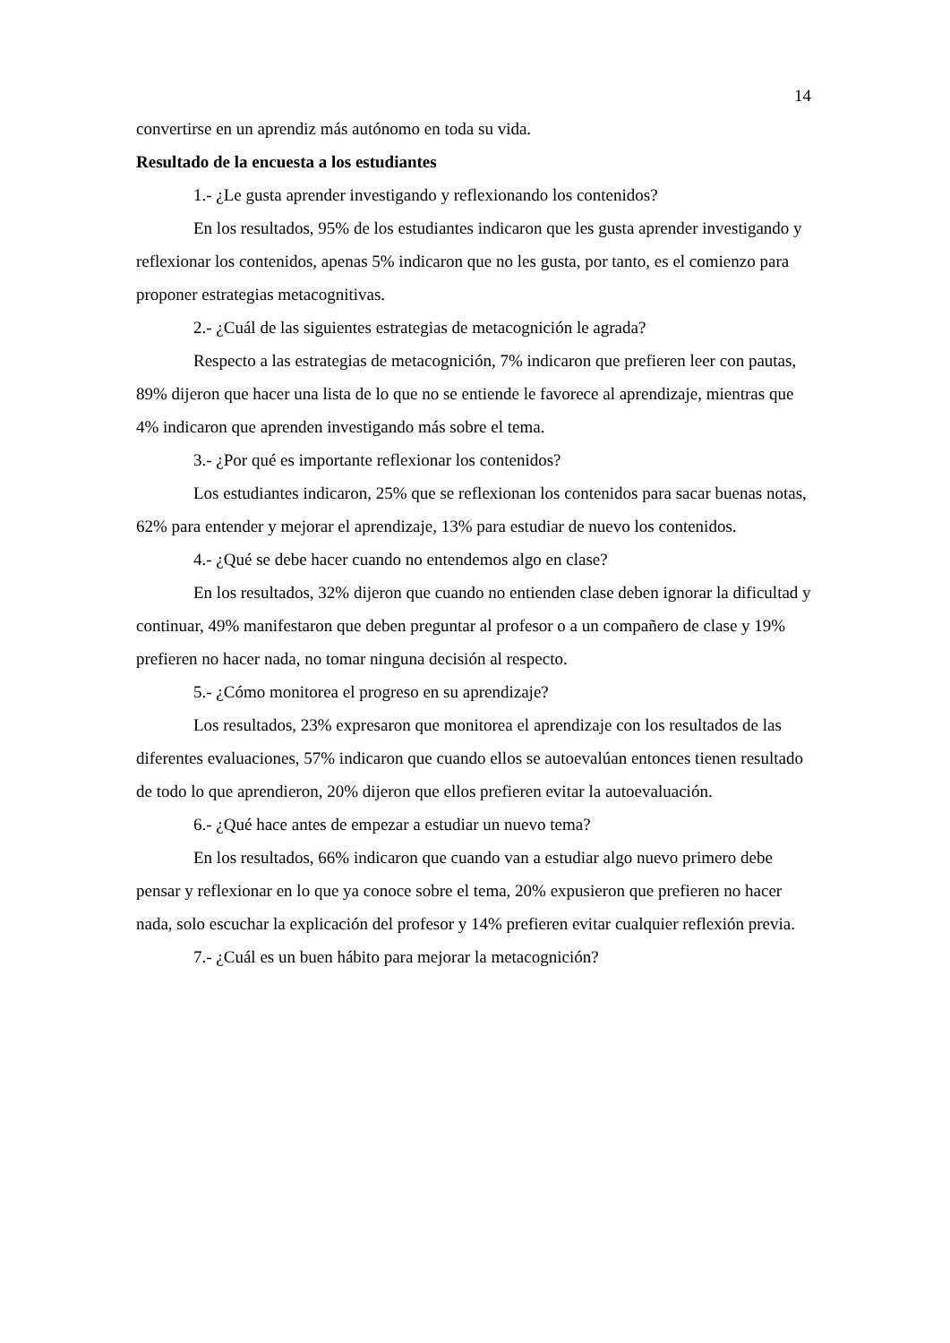14
convertirse en un aprendiz más autónomo en toda su vida.
Resultado de la encuesta a los estudiantes
1.- ¿Le gusta aprender investigando y reflexionando los contenidos?
En los resultados, 95% de los estudiantes indicaron que les gusta aprender investigando y reflexionar los contenidos, apenas 5% indicaron que no les gusta, por tanto, es el comienzo para proponer estrategias metacognitivas.
2.- ¿Cuál de las siguientes estrategias de metacognición le agrada?
Respecto a las estrategias de metacognición, 7% indicaron que prefieren leer con pautas, 89% dijeron que hacer una lista de lo que no se entiende le favorece al aprendizaje, mientras que 4% indicaron que aprenden investigando más sobre el tema.
3.- ¿Por qué es importante reflexionar los contenidos?
Los estudiantes indicaron, 25% que se reflexionan los contenidos para sacar buenas notas, 62% para entender y mejorar el aprendizaje, 13% para estudiar de nuevo los contenidos.
4.- ¿Qué se debe hacer cuando no entendemos algo en clase?
En los resultados, 32% dijeron que cuando no entienden clase deben ignorar la dificultad y continuar, 49% manifestaron que deben preguntar al profesor o a un compañero de clase y 19% prefieren no hacer nada, no tomar ninguna decisión al respecto.
5.- ¿Cómo monitorea el progreso en su aprendizaje?
Los resultados, 23% expresaron que monitorea el aprendizaje con los resultados de las diferentes evaluaciones, 57% indicaron que cuando ellos se autoevalúan entonces tienen resultado de todo lo que aprendieron, 20% dijeron que ellos prefieren evitar la autoevaluación.
6.- ¿Qué hace antes de empezar a estudiar un nuevo tema?
En los resultados, 66% indicaron que cuando van a estudiar algo nuevo primero debe pensar y reflexionar en lo que ya conoce sobre el tema, 20% expusieron que prefieren no hacer nada, solo escuchar la explicación del profesor y 14% prefieren evitar cualquier reflexión previa.
7.- ¿Cuál es un buen hábito para mejorar la metacognición?